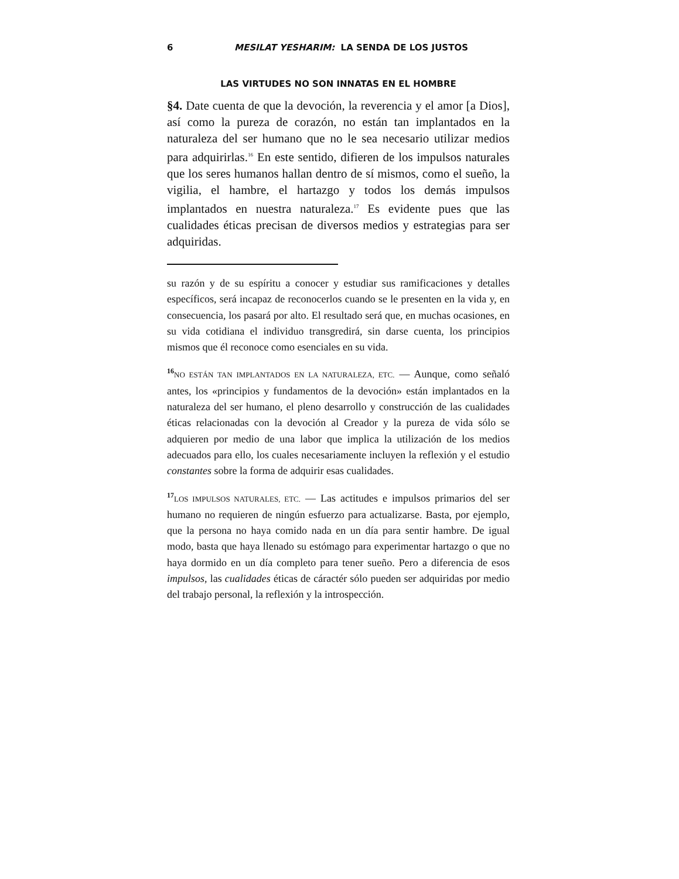6 MESILAT YESHARIM: LA SENDA DE LOS JUSTOS
LAS VIRTUDES NO SON INNATAS EN EL HOMBRE
§4. Date cuenta de que la devoción, la reverencia y el amor [a Dios], así como la pureza de corazón, no están tan implantados en la naturaleza del ser humano que no le sea necesario utilizar medios para adquirirlas.<sup>16</sup> En este sentido, difieren de los impulsos naturales que los seres humanos hallan dentro de sí mismos, como el sueño, la vigilia, el hambre, el hartazgo y todos los demás impulsos implantados en nuestra naturaleza.<sup>17</sup> Es evidente pues que las cualidades éticas precisan de diversos medios y estrategias para ser adquiridas.
su razón y de su espíritu a conocer y estudiar sus ramificaciones y detalles específicos, será incapaz de reconocerlos cuando se le presenten en la vida y, en consecuencia, los pasará por alto. El resultado será que, en muchas ocasiones, en su vida cotidiana el individuo transgredirá, sin darse cuenta, los principios mismos que él reconoce como esenciales en su vida.
<sup>16</sup> NO ESTÁN TAN IMPLANTADOS EN LA NATURALEZA, ETC. — Aunque, como señaló antes, los «principios y fundamentos de la devoción» están implantados en la naturaleza del ser humano, el pleno desarrollo y construcción de las cualidades éticas relacionadas con la devoción al Creador y la pureza de vida sólo se adquieren por medio de una labor que implica la utilización de los medios adecuados para ello, los cuales necesariamente incluyen la reflexión y el estudio constantes sobre la forma de adquirir esas cualidades.
<sup>17</sup> LOS IMPULSOS NATURALES, ETC. — Las actitudes e impulsos primarios del ser humano no requieren de ningún esfuerzo para actualizarse. Basta, por ejemplo, que la persona no haya comido nada en un día para sentir hambre. De igual modo, basta que haya llenado su estómago para experimentar hartazgo o que no haya dormido en un día completo para tener sueño. Pero a diferencia de esos impulsos, las cualidades éticas de cáractér sólo pueden ser adquiridas por medio del trabajo personal, la reflexión y la introspección.